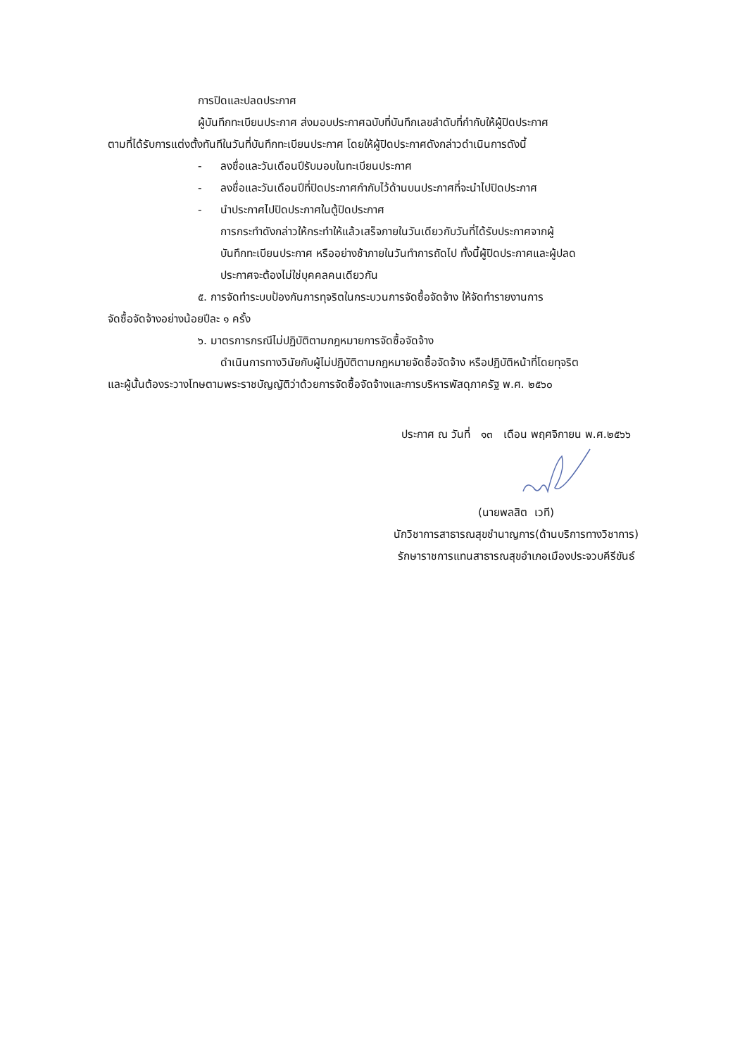การปิดและปลดประกาศ
ผู้บันทึกทะเบียนประกาศ ส่งมอบประกาศฉบับที่บันทึกเลขลำดับที่กำกับให้ผู้ปิดประกาศ
ตามที่ได้รับการแต่งตั้งทันทีในวันที่บันทึกทะเบียนประกาศ โดยให้ผู้ปิดประกาศดังกล่าวดำเนินการดังนี้
- ลงชื่อและวันเดือนปีรับมอบในทะเบียนประกาศ
- ลงชื่อและวันเดือนปีที่ปิดประกาศกำกับไว้ด้านบนประกาศที่จะนำไปปิดประกาศ
- นำประกาศไปปิดประกาศในตู้ปิดประกาศ
การกระทำดังกล่าวให้กระทำให้แล้วเสร็จภายในวันเดียวกับวันที่ได้รับประกาศจากผู้
บันทึกทะเบียนประกาศ หรืออย่างช้าภายในวันทำการถัดไป ทั้งนี้ผู้ปิดประกาศและผู้ปลด
ประกาศจะต้องไม่ใช่บุคคลคนเดียวกัน
๕. การจัดทำระบบป้องกันการทุจริตในกระบวนการจัดซื้อจัดจ้าง ให้จัดทำรายงานการ
จัดซื้อจัดจ้างอย่างน้อยปีละ ๑ ครั้ง
๖. มาตรการกรณีไม่ปฏิบัติตามกฎหมายการจัดซื้อจัดจ้าง
ดำเนินการทางวินัยกับผู้ไม่ปฏิบัติตามกฎหมายจัดซื้อจัดจ้าง หรือปฏิบัติหน้าที่โดยทุจริต
และผู้นั้นต้องระวางโทษตามพระราชบัญญัติว่าด้วยการจัดซื้อจัดจ้างและการบริหารพัสดุภาครัฐ พ.ศ. ๒๕๖๐
ประกาศ ณ วันที่ ๑๓ เดือน พฤศจิกายน พ.ศ.๒๕๖๖
(นายพลสิต เวที)
นักวิชาการสาธารณสุขชำนาญการ(ด้านบริการทางวิชาการ)
รักษาราชการแทนสาธารณสุขอำเภอเมืองประจวบคีรีขันธ์